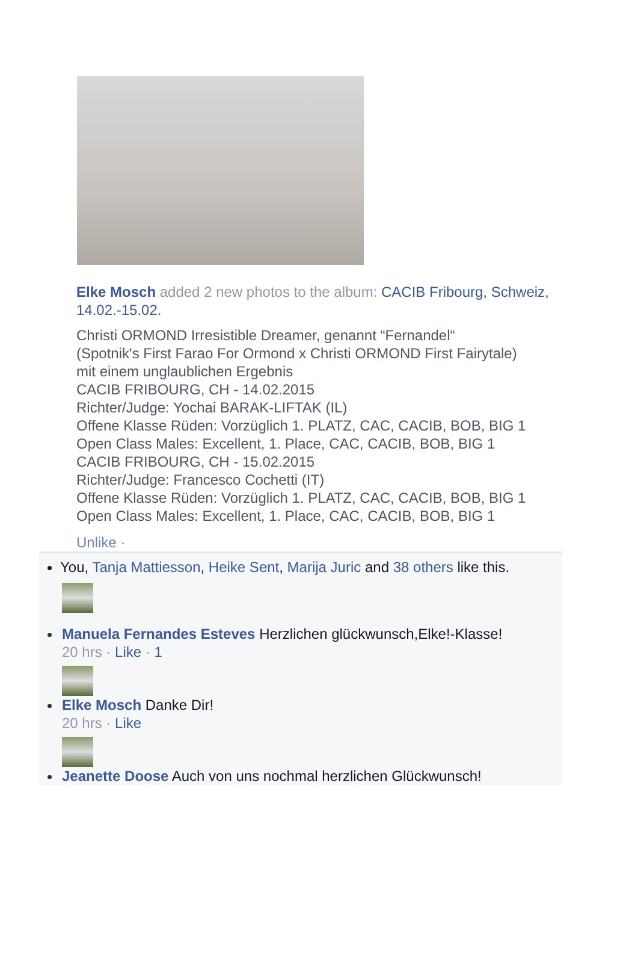Elke Mosch added 2 new photos to the album: CACIB Fribourg, Schweiz, 14.02.-15.02.
Christi ORMOND Irresistible Dreamer, genannt “Fernandel“
(Spotnik's First Farao For Ormond x Christi ORMOND First Fairytale)
mit einem unglaublichen Ergebnis
CACIB FRIBOURG, CH - 14.02.2015
Richter/Judge: Yochai BARAK-LIFTAK (IL)
Offene Klasse Rüden: Vorzüglich 1. PLATZ, CAC, CACIB, BOB, BIG 1
Open Class Males: Excellent, 1. Place, CAC, CACIB, BOB, BIG 1
CACIB FRIBOURG, CH - 15.02.2015
Richter/Judge: Francesco Cochetti (IT)
Offene Klasse Rüden: Vorzüglich 1. PLATZ, CAC, CACIB, BOB, BIG 1
Open Class Males: Excellent, 1. Place, CAC, CACIB, BOB, BIG 1
Unlike ·
You, Tanja Mattiesson, Heike Sent, Marija Juric and 38 others like this.
Manuela Fernandes Esteves Herzlichen glückwunsch,Elke!-Klasse!
20 hrs · Like · 1
Elke Mosch Danke Dir!
20 hrs · Like
Jeanette Doose Auch von uns nochmal herzlichen Glückwunsch!